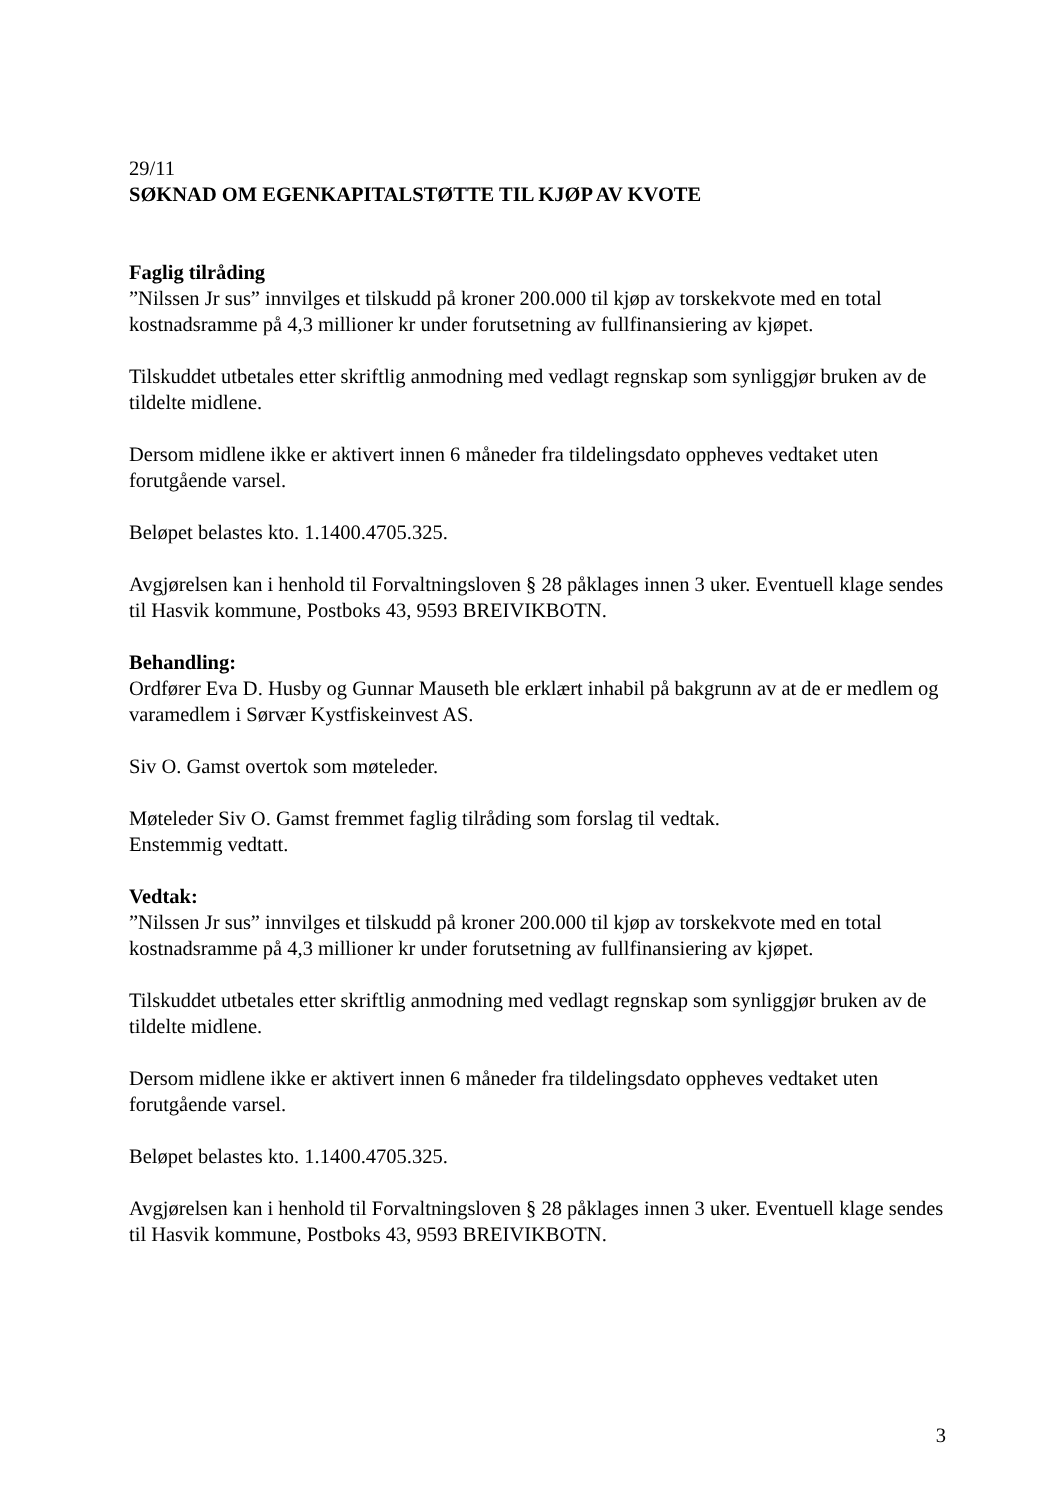29/11
SØKNAD OM EGENKAPITALSTØTTE TIL KJØP AV KVOTE
Faglig tilråding
”Nilssen Jr sus” innvilges et tilskudd på kroner 200.000 til kjøp av torskekvote med en total kostnadsramme på 4,3 millioner kr under forutsetning av fullfinansiering av kjøpet.
Tilskuddet utbetales etter skriftlig anmodning med vedlagt regnskap som synliggjør bruken av de tildelte midlene.
Dersom midlene ikke er aktivert innen 6 måneder fra tildelingsdato oppheves vedtaket uten forutgående varsel.
Beløpet belastes kto. 1.1400.4705.325.
Avgjørelsen kan i henhold til Forvaltningsloven § 28 påklages innen 3 uker. Eventuell klage sendes til Hasvik kommune, Postboks 43, 9593 BREIVIKBOTN.
Behandling:
Ordfører Eva D. Husby og Gunnar Mauseth ble erklært inhabil på bakgrunn av at de er medlem og varamedlem i Sørvær Kystfiskeinvest AS.
Siv O. Gamst overtok som møteleder.
Møteleder Siv O. Gamst fremmet faglig tilråding som forslag til vedtak.
Enstemmig vedtatt.
Vedtak:
”Nilssen Jr sus” innvilges et tilskudd på kroner 200.000 til kjøp av torskekvote med en total kostnadsramme på 4,3 millioner kr under forutsetning av fullfinansiering av kjøpet.
Tilskuddet utbetales etter skriftlig anmodning med vedlagt regnskap som synliggjør bruken av de tildelte midlene.
Dersom midlene ikke er aktivert innen 6 måneder fra tildelingsdato oppheves vedtaket uten forutgående varsel.
Beløpet belastes kto. 1.1400.4705.325.
Avgjørelsen kan i henhold til Forvaltningsloven § 28 påklages innen 3 uker. Eventuell klage sendes til Hasvik kommune, Postboks 43, 9593 BREIVIKBOTN.
3